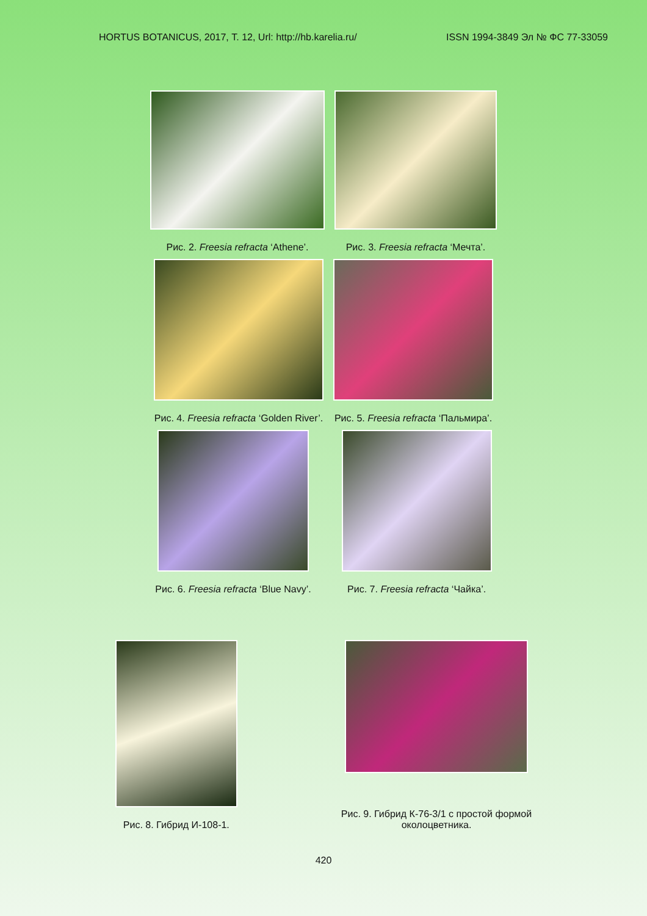HORTUS BOTANICUS, 2017, Т. 12, Url: http://hb.karelia.ru/ ISSN 1994-3849 Эл № ФС 77-33059
Рис. 2. Freesia refracta ‘Athene’.
Рис. 3. Freesia refracta ‘Мечта’.
Рис. 4. Freesia refracta ‘Golden River’.
Рис. 5. Freesia refracta ‘Пальмира’.
Рис. 6. Freesia refracta ‘Blue Navy’.
Рис. 7. Freesia refracta ‘Чайка’.
Рис. 8. Гибрид И-108-1.
Рис. 9. Гибрид К-76-3/1 с простой формой
околоцветника.
420